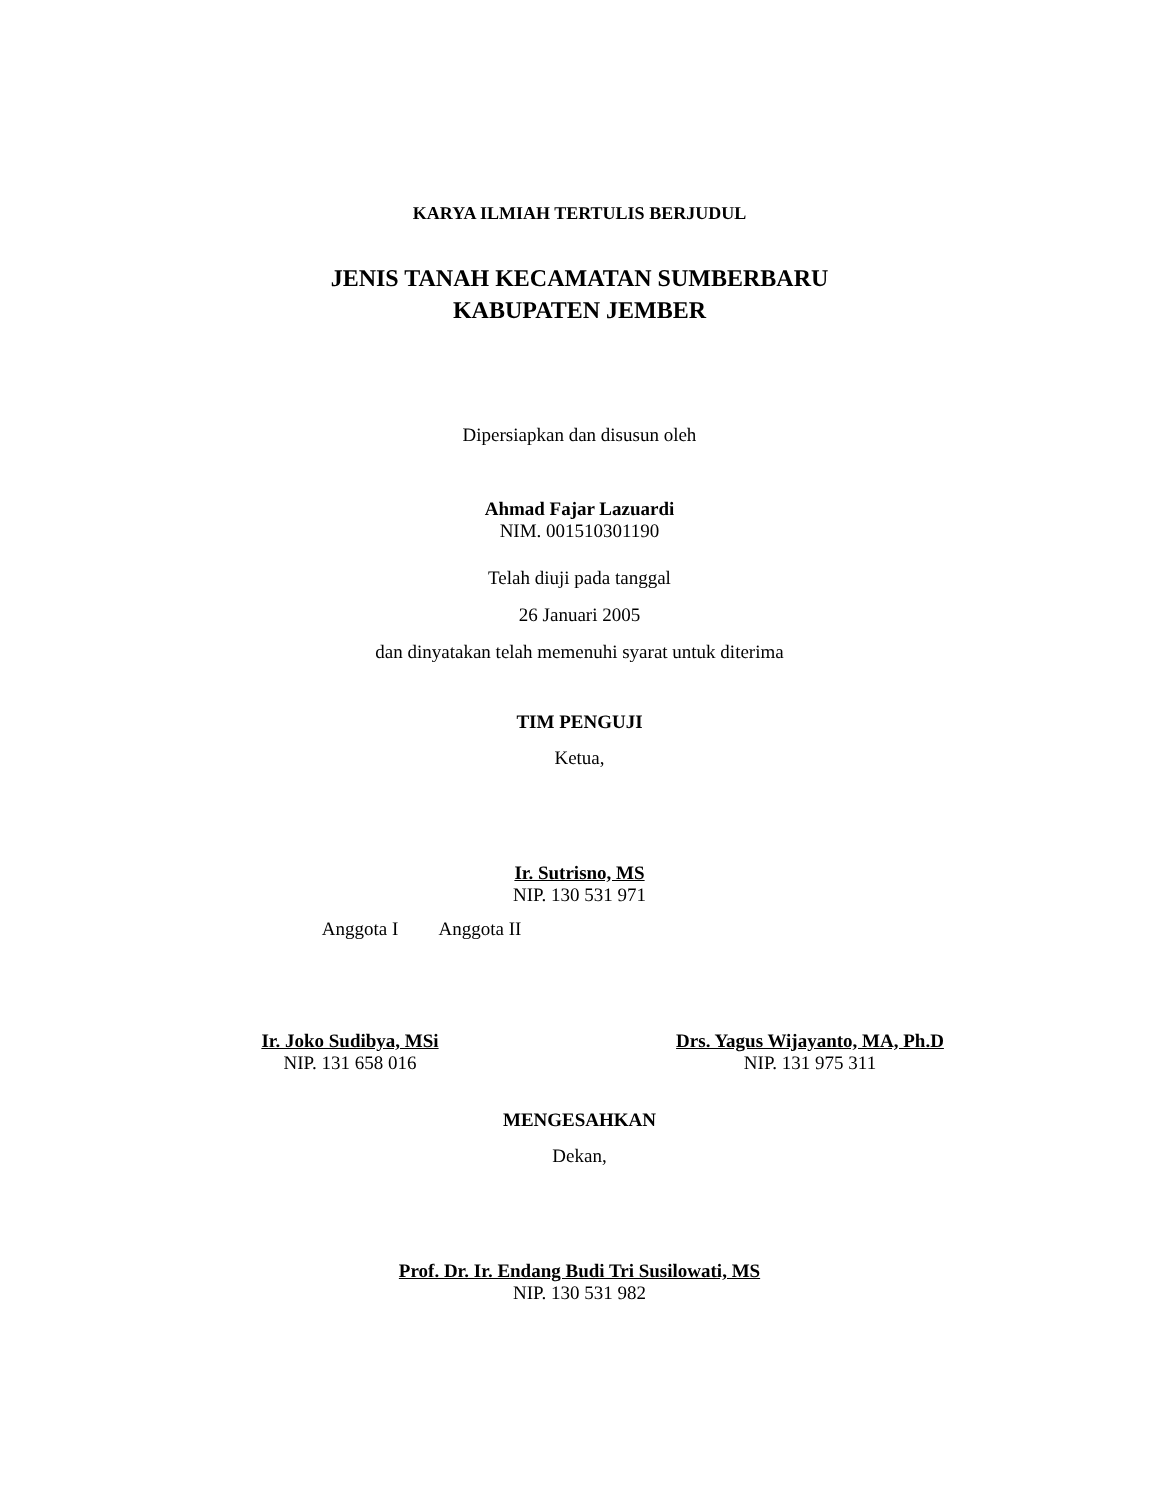KARYA ILMIAH TERTULIS BERJUDUL
JENIS TANAH KECAMATAN SUMBERBARU
KABUPATEN JEMBER
Dipersiapkan dan disusun oleh
Ahmad Fajar Lazuardi
NIM. 001510301190
Telah diuji pada tanggal
26 Januari 2005
dan dinyatakan telah memenuhi syarat untuk diterima
TIM PENGUJI
Ketua,
Ir. Sutrisno, MS
NIP. 130 531 971
Anggota I Anggota II
Ir. Joko Sudibya, MSi
NIP. 131 658 016
Drs. Yagus Wijayanto, MA, Ph.D
NIP. 131 975 311
MENGESAHKAN
Dekan,
Prof. Dr. Ir. Endang Budi Tri Susilowati, MS
NIP. 130 531 982